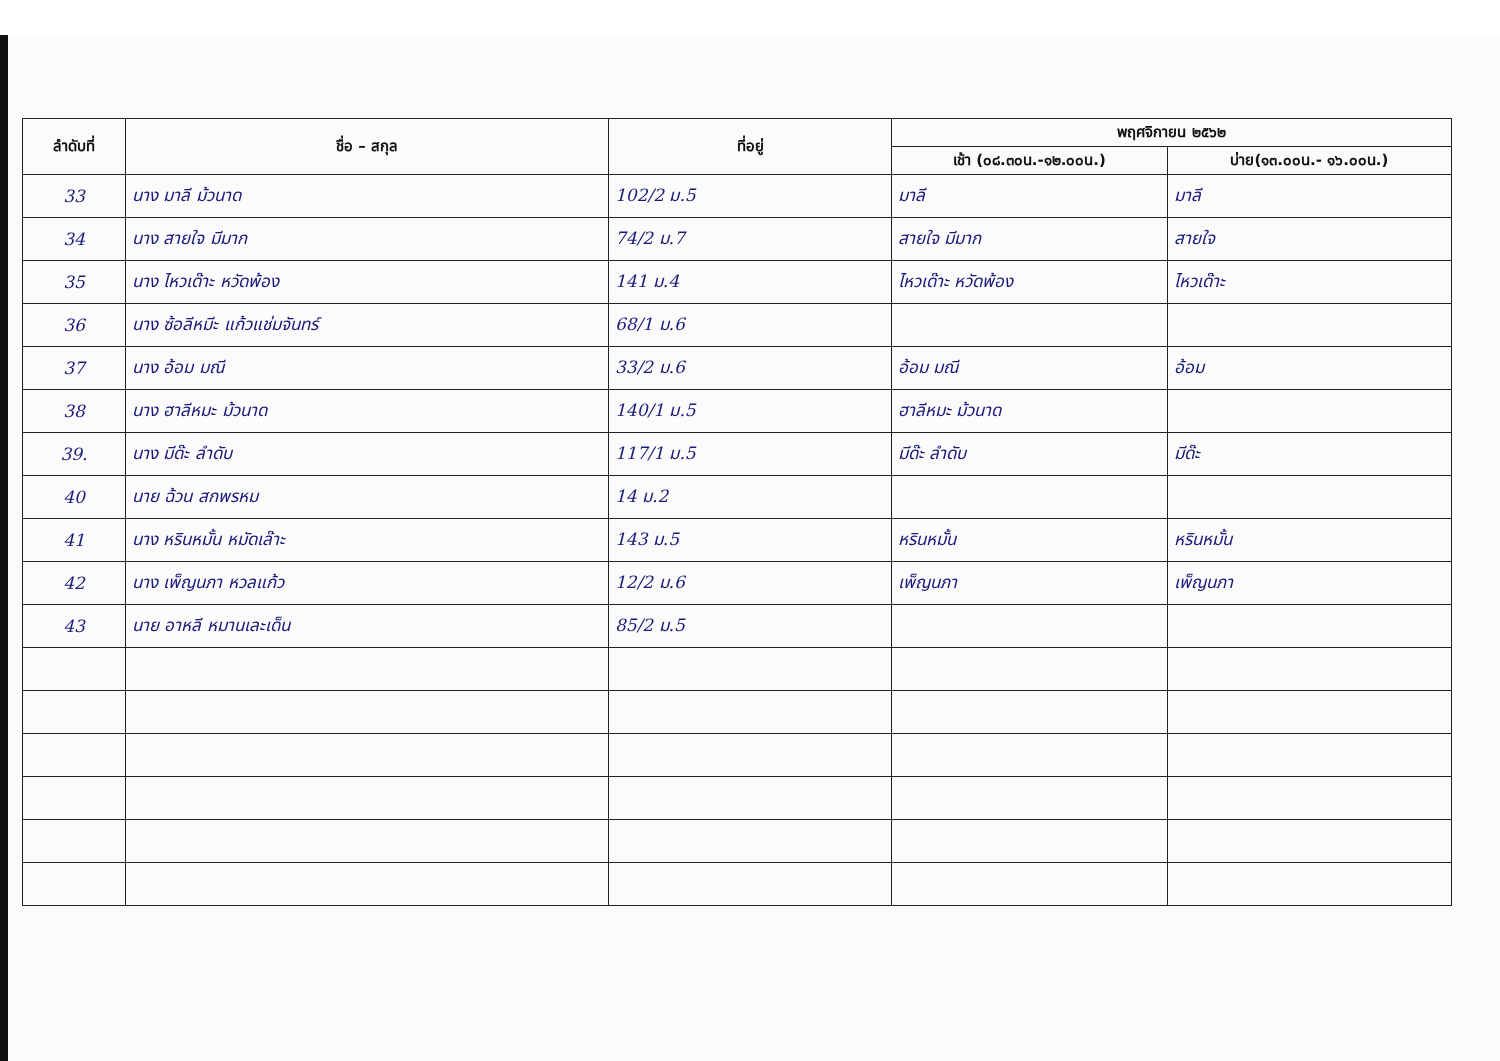| ลำดับที่ | ชื่อ – สกุล | ที่อยู่ | พฤศจิกายน ๒๕๖๒ | |
| --- | --- | --- | --- | --- |
| | | | เช้า (๐๘.๓๐น.-๑๒.๐๐น.) | บ่าย(๑๓.๐๐น.- ๑๖.๐๐น.) |
| 33 | นาง มาลี ม้วนาด | 102/2 ม.5 | มาลี | มาลี |
| 34 | นาง สายใจ มีมาก | 74/2 ม.7 | สายใจ มีมาก | สายใจ |
| 35 | นาง ไหวเด๊าะ หวัดพ้อง | 141 ม.4 | ไหวเด๊าะ หวัดพ้อง | ไหวเด๊าะ |
| 36 | นาง ซ้อลีหมีะ แก้วแช่มจันทร์ | 68/1 ม.6 | | |
| 37 | นาง อ้อม มณี | 33/2 ม.6 | อ้อม มณี | อ้อม |
| 38 | นาง ฮาลีหมะ ม้วนาด | 140/1 ม.5 | ฮาลีหมะ ม้วนาด | |
| 39. | นาง มีด๊ะ ลำดับ | 117/1 ม.5 | มีด๊ะ ลำดับ | มีด๊ะ |
| 40 | นาย ฉ้วน สกพรหม | 14 ม.2 | | |
| 41 | นาง หรินหมั้น หมัดเล๊าะ | 143 ม.5 | หรินหมั้น | หรินหมั้น |
| 42 | นาง เพ็ญนภา หวลแก้ว | 12/2 ม.6 | เพ็ญนภา | เพ็ญนภา |
| 43 | นาย อาหลี หมานเละเด็น | 85/2 ม.5 | | |